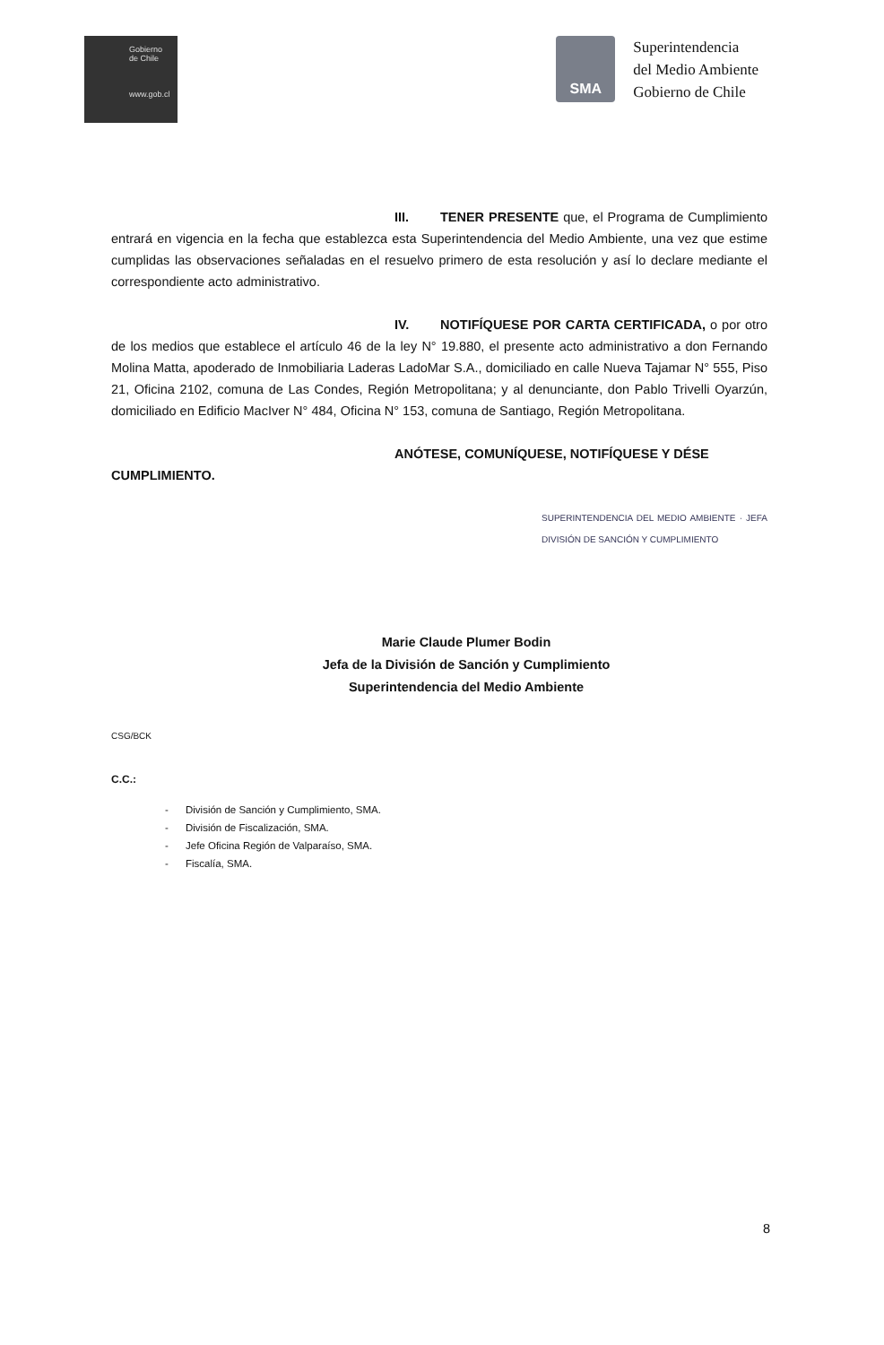Gobierno
de Chile
www.gob.cl
SMA
Superintendencia
del Medio Ambiente
Gobierno de Chile
III. TENER PRESENTE que, el Programa de Cumplimiento entrará en vigencia en la fecha que establezca esta Superintendencia del Medio Ambiente, una vez que estime cumplidas las observaciones señaladas en el resuelvo primero de esta resolución y así lo declare mediante el correspondiente acto administrativo.
IV. NOTIFÍQUESE POR CARTA CERTIFICADA, o por otro de los medios que establece el artículo 46 de la ley N° 19.880, el presente acto administrativo a don Fernando Molina Matta, apoderado de Inmobiliaria Laderas LadoMar S.A., domiciliado en calle Nueva Tajamar N° 555, Piso 21, Oficina 2102, comuna de Las Condes, Región Metropolitana; y al denunciante, don Pablo Trivelli Oyarzún, domiciliado en Edificio MacIver N° 484, Oficina N° 153, comuna de Santiago, Región Metropolitana.
ANÓTESE, COMUNÍQUESE, NOTIFÍQUESE Y DÉSE
CUMPLIMIENTO.
SUPERINTENDENCIA DEL MEDIO AMBIENTE · JEFA DIVISIÓN DE SANCIÓN Y CUMPLIMIENTO
Marie Claude Plumer Bodin
Jefa de la División de Sanción y Cumplimiento
Superintendencia del Medio Ambiente
CSG/BCK
C.C.:
- División de Sanción y Cumplimiento, SMA.
- División de Fiscalización, SMA.
- Jefe Oficina Región de Valparaíso, SMA.
- Fiscalía, SMA.
8